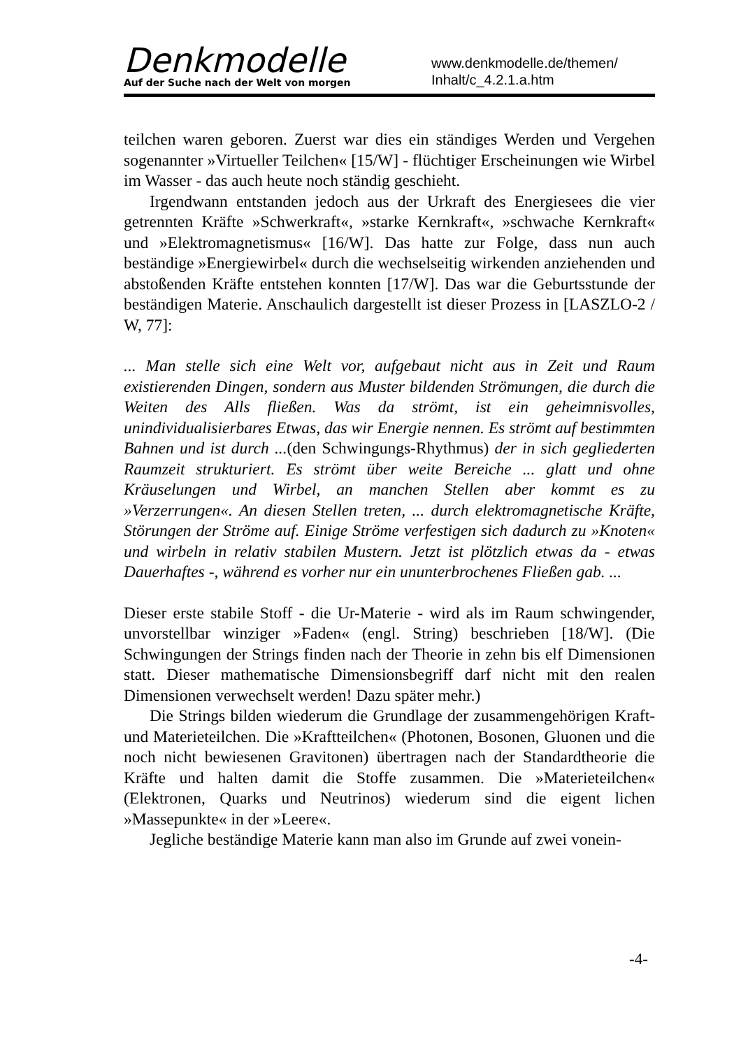Denkmodelle
Auf der Suche nach der Welt von morgen
www.denkmodelle.de/themen/
Inhalt/c_4.2.1.a.htm
teilchen waren geboren. Zuerst war dies ein ständiges Werden und Vergehen sogenannter »Virtueller Teilchen« [15/W] - flüchtiger Erscheinungen wie Wirbel im Wasser - das auch heute noch ständig geschieht.
Irgendwann entstanden jedoch aus der Urkraft des Energiesees die vier getrennten Kräfte »Schwerkraft«, »starke Kernkraft«, »schwache Kernkraft« und »Elektromagnetismus« [16/W]. Das hatte zur Folge, dass nun auch beständige »Energiewirbel« durch die wechselseitig wirkenden anziehenden und abstoßenden Kräfte entstehen konnten [17/W]. Das war die Geburtsstunde der beständigen Materie. Anschaulich dargestellt ist dieser Prozess in [LASZLO-2 / W, 77]:
... Man stelle sich eine Welt vor, aufgebaut nicht aus in Zeit und Raum existierenden Dingen, sondern aus Muster bildenden Strömungen, die durch die Weiten des Alls fließen. Was da strömt, ist ein geheimnisvolles, unindividualisierbares Etwas, das wir Energie nennen. Es strömt auf bestimmten Bahnen und ist durch ...(den Schwingungs-Rhythmus) der in sich gegliederten Raumzeit strukturiert. Es strömt über weite Bereiche ... glatt und ohne Kräuselungen und Wirbel, an manchen Stellen aber kommt es zu »Verzerrungen«. An diesen Stellen treten, ... durch elektromagnetische Kräfte, Störungen der Ströme auf. Einige Ströme verfestigen sich dadurch zu »Knoten« und wirbeln in relativ stabilen Mustern. Jetzt ist plötzlich etwas da - etwas Dauerhaftes -, während es vorher nur ein ununterbrochenes Fließen gab. ...
Dieser erste stabile Stoff - die Ur-Materie - wird als im Raum schwingender, unvorstellbar winziger »Faden« (engl. String) beschrieben [18/W]. (Die Schwingungen der Strings finden nach der Theorie in zehn bis elf Dimensionen statt. Dieser mathematische Dimensionsbegriff darf nicht mit den realen Dimensionen verwechselt werden! Dazu später mehr.)
Die Strings bilden wiederum die Grundlage der zusammengehörigen Kraft- und Materieteilchen. Die »Kraftteilchen« (Photonen, Bosonen, Gluonen und die noch nicht bewiesenen Gravitonen) übertragen nach der Standardtheorie die Kräfte und halten damit die Stoffe zusammen. Die »Materieteilchen« (Elektronen, Quarks und Neutrinos) wiederum sind die eigent lichen »Massepunkte« in der »Leere«.
Jegliche beständige Materie kann man also im Grunde auf zwei vonein-
-4-